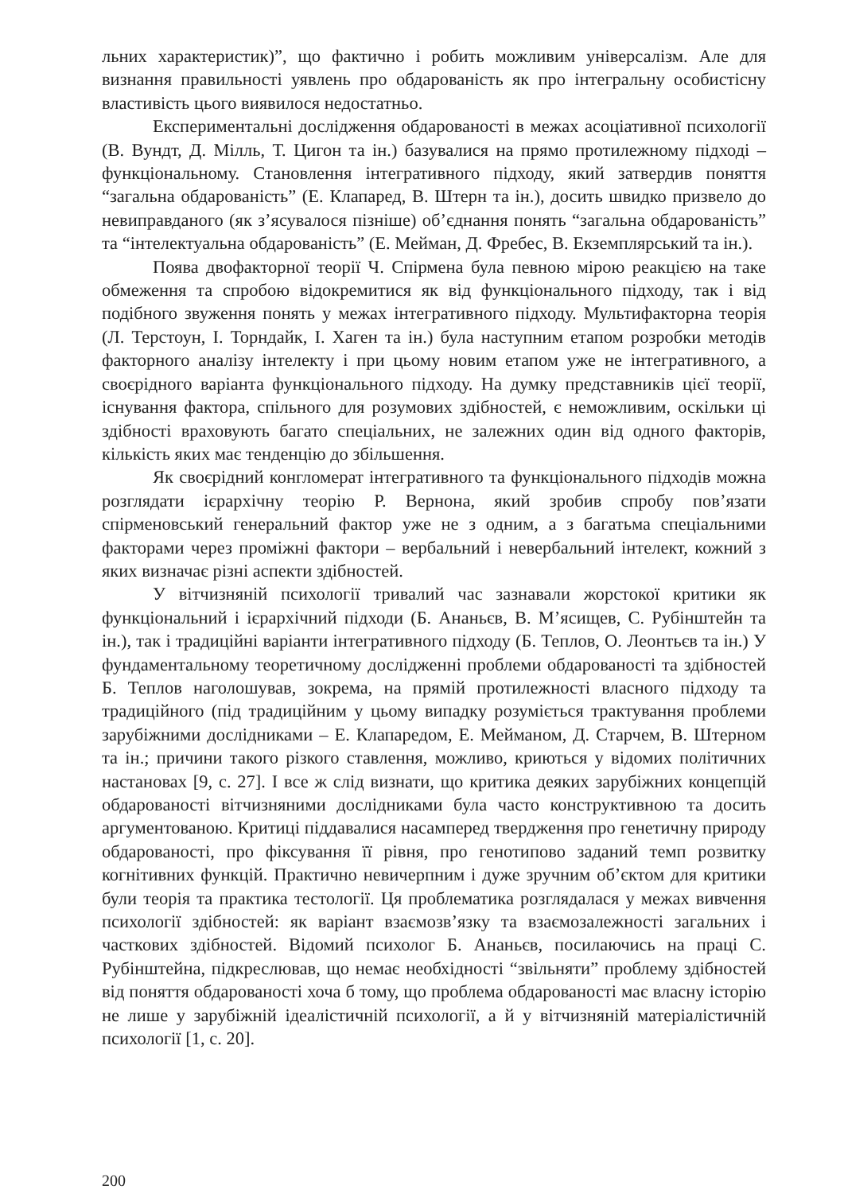льних характеристик)”, що фактично і робить можливим універсалізм. Але для визнання правильності уявлень про обдарованість як про інтегральну особистісну властивість цього виявилося недостатньо.
Експериментальні дослідження обдарованості в межах асоціативної психології (В. Вундт, Д. Мілль, Т. Цигон та ін.) базувалися на прямо протилежному підході – функціональному. Становлення інтегративного підходу, який затвердив поняття “загальна обдарованість” (Е. Клапаред, В. Штерн та ін.), досить швидко призвело до невиправданого (як з’ясувалося пізніше) об’єднання понять “загальна обдарованість” та “інтелектуальна обдарованість” (Е. Мейман, Д. Фребес, В. Екземплярський та ін.).
Поява двофакторної теорії Ч. Спірмена була певною мірою реакцією на таке обмеження та спробою відокремитися як від функціонального підходу, так і від подібного звуження понять у межах інтегративного підходу. Мультифакторна теорія (Л. Терстоун, І. Торндайк, І. Хаген та ін.) була наступним етапом розробки методів факторного аналізу інтелекту і при цьому новим етапом уже не інтегративного, а своєрідного варіанта функціонального підходу. На думку представників цієї теорії, існування фактора, спільного для розумових здібностей, є неможливим, оскільки ці здібності враховують багато спеціальних, не залежних один від одного факторів, кількість яких має тенденцію до збільшення.
Як своєрідний конгломерат інтегративного та функціонального підходів можна розглядати ієрархічну теорію Р. Вернона, який зробив спробу пов’язати спірменовський генеральний фактор уже не з одним, а з багатьма спеціальними факторами через проміжні фактори – вербальний і невербальний інтелект, кожний з яких визначає різні аспекти здібностей.
У вітчизняній психології тривалий час зазнавали жорстокої критики як функціональний і ієрархічний підходи (Б. Ананьєв, В. М’ясищев, С. Рубінштейн та ін.), так і традиційні варіанти інтегративного підходу (Б. Теплов, О. Леонтьєв та ін.) У фундаментальному теоретичному дослідженні проблеми обдарованості та здібностей Б. Теплов наголошував, зокрема, на прямій протилежності власного підходу та традиційного (під традиційним у цьому випадку розуміється трактування проблеми зарубіжними дослідниками – Е. Клапаредом, Е. Мейманом, Д. Старчем, В. Штерном та ін.; причини такого різкого ставлення, можливо, криються у відомих політичних настановах [9, с. 27]. І все ж слід визнати, що критика деяких зарубіжних концепцій обдарованості вітчизняними дослідниками була часто конструктивною та досить аргументованою. Критиці піддавалися насамперед твердження про генетичну природу обдарованості, про фіксування її рівня, про генотипово заданий темп розвитку когнітивних функцій. Практично невичерпним і дуже зручним об’єктом для критики були теорія та практика тестології. Ця проблематика розглядалася у межах вивчення психології здібностей: як варіант взаємозв’язку та взаємозалежності загальних і часткових здібностей. Відомий психолог Б. Ананьєв, посилаючись на праці С. Рубінштейна, підкреслював, що немає необхідності “звільняти” проблему здібностей від поняття обдарованості хоча б тому, що проблема обдарованості має власну історію не лише у зарубіжній ідеалістичній психології, а й у вітчизняній матеріалістичній психології [1, с. 20].
200